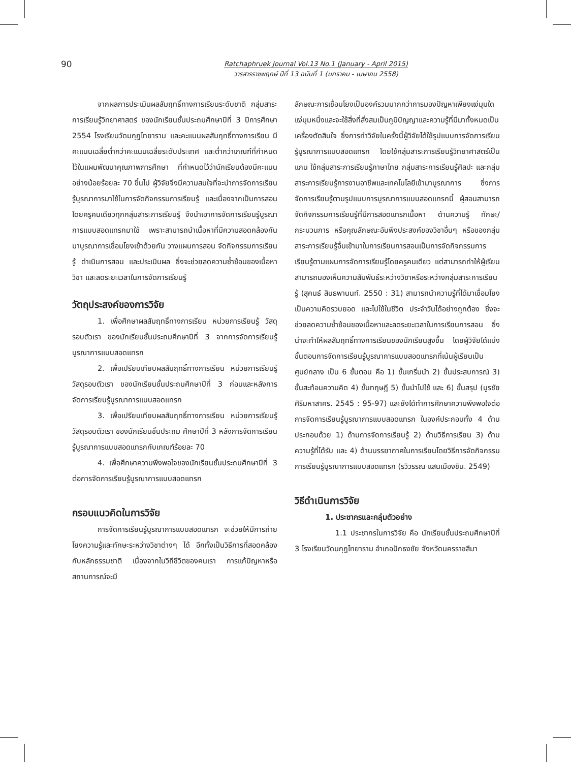90
Ratchaphruek Journal Vol.13 No.1 (January - April 2015)
วารสารราชพฤกษ์ ปีที่ 13 ฉบับที่ 1 (มกราคม - เมษายน 2558)
จากผลการประเมินผลสัมฤทธิ์ทางการเรียนระดับชาติ กลุ่มสาระการเรียนรู้วิทยาศาสตร์ ของนักเรียนชั้นประถมศึกษาปีที่ 3 ปีการศึกษา 2554 โรงเรียนวัดมกุฏไทยาราม และคะแนนผลสัมฤทธิ์ทางการเรียน มีคะแนนเฉลี่ยต่ำกว่าคะแนนเฉลี่ยระดับประเทศ และต่ำกว่าเกณฑ์ที่กำหนดไว้ในแผนพัฒนาคุณภาพการศึกษา ที่กำหนดไว้ว่านักเรียนต้องมีคะแนนอย่างน้อยร้อยละ 70 ขึ้นไป ผู้วิจัยจึงมีความสนใจที่จะนำการจัดการเรียนรู้บูรณาการมาใช้ในการจัดกิจกรรมการเรียนรู้ และเนื่องจากเป็นการสอนโดยครูคนเดียวทุกกลุ่มสาระการเรียนรู้ จึงนำเอาการจัดการเรียนรู้บูรณาการแบบสอดแทรกมาใช้ เพราะสามารถนำเนื้อหาที่มีความสอดคล้องกันมาบูรณาการเชื่อมโยงเข้าด้วยกัน วางแผนการสอน จัดกิจกรรมการเรียนรู้ ดำเนินการสอน และประเมินผล ซึ่งจะช่วยลดความซ้ำซ้อนของเนื้อหาวิชา และลดระยะเวลาในการจัดการเรียนรู้
วัตถุประสงค์ของการวิจัย
1. เพื่อศึกษาผลสัมฤทธิ์ทางการเรียน หน่วยการเรียนรู้ วัสดุรอบตัวเรา ของนักเรียนชั้นประถมศึกษาปีที่ 3 จากการจัดการเรียนรู้บูรณาการแบบสอดแทรก
2. เพื่อเปรียบเทียบผลสัมฤทธิ์ทางการเรียน หน่วยการเรียนรู้ วัสดุรอบตัวเรา ของนักเรียนชั้นประถมศึกษาปีที่ 3 ก่อนและหลังการจัดการเรียนรู้บูรณาการแบบสอดแทรก
3. เพื่อเปรียบเทียบผลสัมฤทธิ์ทางการเรียน หน่วยการเรียนรู้ วัสดุรอบตัวเรา ของนักเรียนชั้นประถม ศึกษาปีที่ 3 หลังการจัดการเรียนรู้บูรณาการแบบสอดแทรกกับเกณฑ์ร้อยละ 70
4. เพื่อศึกษาความพึงพอใจของนักเรียนชั้นประถมศึกษาปีที่ 3 ต่อการจัดการเรียนรู้บูรณาการแบบสอดแทรก
กรอบแนวคิดในการวิจัย
การจัดการเรียนรู้บูรณาการแบบสอดแทรก จะช่วยให้มีการถ่ายโยงความรู้และทักษะระหว่างวิชาต่างๆ ได้ อีกทั้งเป็นวิธีการที่สอดคล้องกับหลักธรรมชาติ เนื่องจากในวิถีชีวิตของคนเรา การแก้ปัญหาหรือสถานการณ์จะมี
ลักษณะการเชื่อมโยงเป็นองค์รวมมากกว่าการมองปัญหาเพียงแง่มุมใดแง่มุมหนึ่งและจะใช้สิ่งที่สั่งสมเป็นภูมิปัญญาและความรู้ที่มีมาทั้งหมดเป็นเครื่องตัดสินใจ ซึ่งการทำวิจัยในครั้งนี้ผู้วิจัยได้ใช้รูปแบบการจัดการเรียนรู้บูรณาการแบบสอดแทรก โดยใช้กลุ่มสาระการเรียนรู้วิทยาศาสตร์เป็นแกน ใช้กลุ่มสาระการเรียนรู้ภาษาไทย กลุ่มสาระการเรียนรู้ศิลปะ และกลุ่มสาระการเรียนรู้การงานอาชีพและเทคโนโลยีเข้ามาบูรณาการ ซึ่งการจัดการเรียนรู้ตามรูปแบบการบูรณาการแบบสอดแทรกนี้ ผู้สอนสามารถจัดกิจกรรมการเรียนรู้ที่มีการสอดแทรกเนื้อหา ด้านความรู้ ทักษะ/กระบวนการ หรือคุณลักษณะอันพึงประสงค์ของวิชาอื่นๆ หรือของกลุ่มสาระการเรียนรู้อื่นเข้ามาในการเรียนการสอนเป็นการจัดกิจกรรมการเรียนรู้ตามแผนการจัดการเรียนรู้โดยครูคนเดียว แต่สามารถทำให้ผู้เรียนสามารถมองเห็นความสัมพันธ์ระหว่างวิชาหรือระหว่างกลุ่มสาระการเรียนรู้ (สุคนธ์ สินธพานนท์. 2550 : 31) สามารถนำความรู้ที่ได้มาเชื่อมโยงเป็นความคิดรวบยอด และไปใช้ในชีวิต ประจำวันได้อย่างถูกต้อง ซึ่งจะช่วยลดความซ้ำซ้อนของเนื้อหาและลดระยะเวลาในการเรียนการสอน ซึ่งน่าจะทำให้ผลสัมฤทธิ์ทางการเรียนของนักเรียนสูงขึ้น โดยผู้วิจัยได้แบ่งขั้นตอนการจัดการเรียนรู้บูรณาการแบบสอดแทรกที่เน้นผู้เรียนเป็นศูนย์กลาง เป็น 6 ขั้นตอน คือ 1) ขั้นเกริ่นนำ 2) ขั้นประสบการณ์ 3) ขั้นสะท้อนความคิด 4) ขั้นทฤษฎี 5) ขั้นนำไปใช้ และ 6) ขั้นสรุป (บูรชัย ศิริมหาสาคร. 2545 : 95-97) และยังได้ทำการศึกษาความพึงพอใจต่อการจัดการเรียนรู้บูรณาการแบบสอดแทรก ในองค์ประกอบทั้ง 4 ด้าน ประกอบด้วย 1) ด้านการจัดการเรียนรู้ 2) ด้านวิธีการเรียน 3) ด้านความรู้ที่ได้รับ และ 4) ด้านบรรยากาศในการเรียนโดยวิธีการจัดกิจกรรมการเรียนรู้บูรณาการแบบสอดแทรก (รวิวรรณ แสนเมืองชิน. 2549)
วิธีดำเนินการวิจัย
1. ประชากรและกลุ่มตัวอย่าง
1.1 ประชากรในการวิจัย คือ นักเรียนชั้นประถมศึกษาปีที่ 3 โรงเรียนวัดมกุฏไทยาราม อำเภอปักธงชัย จังหวัดนครราชสีมา